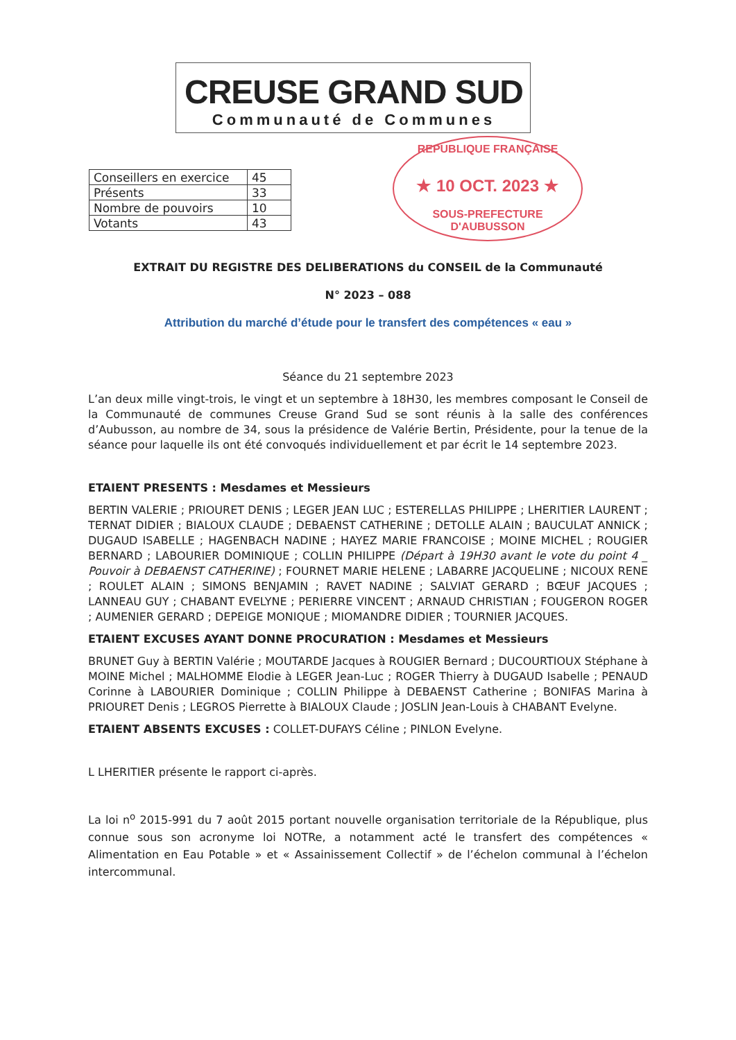CREUSE GRAND SUD
Communauté de Communes
REPUBLIQUE FRANÇAISE
★ 10 OCT. 2023 ★
SOUS-PREFECTURE D'AUBUSSON
| Conseillers en exercice | 45 |
| Présents | 33 |
| Nombre de pouvoirs | 10 |
| Votants | 43 |
EXTRAIT DU REGISTRE DES DELIBERATIONS du CONSEIL de la Communauté
N° 2023 – 088
Attribution du marché d’étude pour le transfert des compétences « eau »
Séance du 21 septembre 2023
L’an deux mille vingt-trois, le vingt et un septembre à 18H30, les membres composant le Conseil de la Communauté de communes Creuse Grand Sud se sont réunis à la salle des conférences d’Aubusson, au nombre de 34, sous la présidence de Valérie Bertin, Présidente, pour la tenue de la séance pour laquelle ils ont été convoqués individuellement et par écrit le 14 septembre 2023.
ETAIENT PRESENTS : Mesdames et Messieurs
BERTIN VALERIE ; PRIOURET DENIS ; LEGER JEAN LUC ; ESTERELLAS PHILIPPE ; LHERITIER LAURENT ; TERNAT DIDIER ; BIALOUX CLAUDE ; DEBAENST CATHERINE ; DETOLLE ALAIN ; BAUCULAT ANNICK ; DUGAUD ISABELLE ; HAGENBACH NADINE ; HAYEZ MARIE FRANCOISE ; MOINE MICHEL ; ROUGIER BERNARD ; LABOURIER DOMINIQUE ; COLLIN PHILIPPE (Départ à 19H30 avant le vote du point 4 _ Pouvoir à DEBAENST CATHERINE) ; FOURNET MARIE HELENE ; LABARRE JACQUELINE ; NICOUX RENE ; ROULET ALAIN ; SIMONS BENJAMIN ; RAVET NADINE ; SALVIAT GERARD ; BŒUF JACQUES ; LANNEAU GUY ; CHABANT EVELYNE ; PERIERRE VINCENT ; ARNAUD CHRISTIAN ; FOUGERON ROGER ; AUMENIER GERARD ; DEPEIGE MONIQUE ; MIOMANDRE DIDIER ; TOURNIER JACQUES.
ETAIENT EXCUSES AYANT DONNE PROCURATION : Mesdames et Messieurs
BRUNET Guy à BERTIN Valérie ; MOUTARDE Jacques à ROUGIER Bernard ; DUCOURTIOUX Stéphane à MOINE Michel ; MALHOMME Elodie à LEGER Jean-Luc ; ROGER Thierry à DUGAUD Isabelle ; PENAUD Corinne à LABOURIER Dominique ; COLLIN Philippe à DEBAENST Catherine ; BONIFAS Marina à PRIOURET Denis ; LEGROS Pierrette à BIALOUX Claude ; JOSLIN Jean-Louis à CHABANT Evelyne.
ETAIENT ABSENTS EXCUSES : COLLET-DUFAYS Céline ; PINLON Evelyne.
L LHERITIER présente le rapport ci-après.
La loi n<sup>o</sup> 2015-991 du 7 août 2015 portant nouvelle organisation territoriale de la République, plus connue sous son acronyme loi NOTRe, a notamment acté le transfert des compétences « Alimentation en Eau Potable » et « Assainissement Collectif » de l’échelon communal à l’échelon intercommunal.